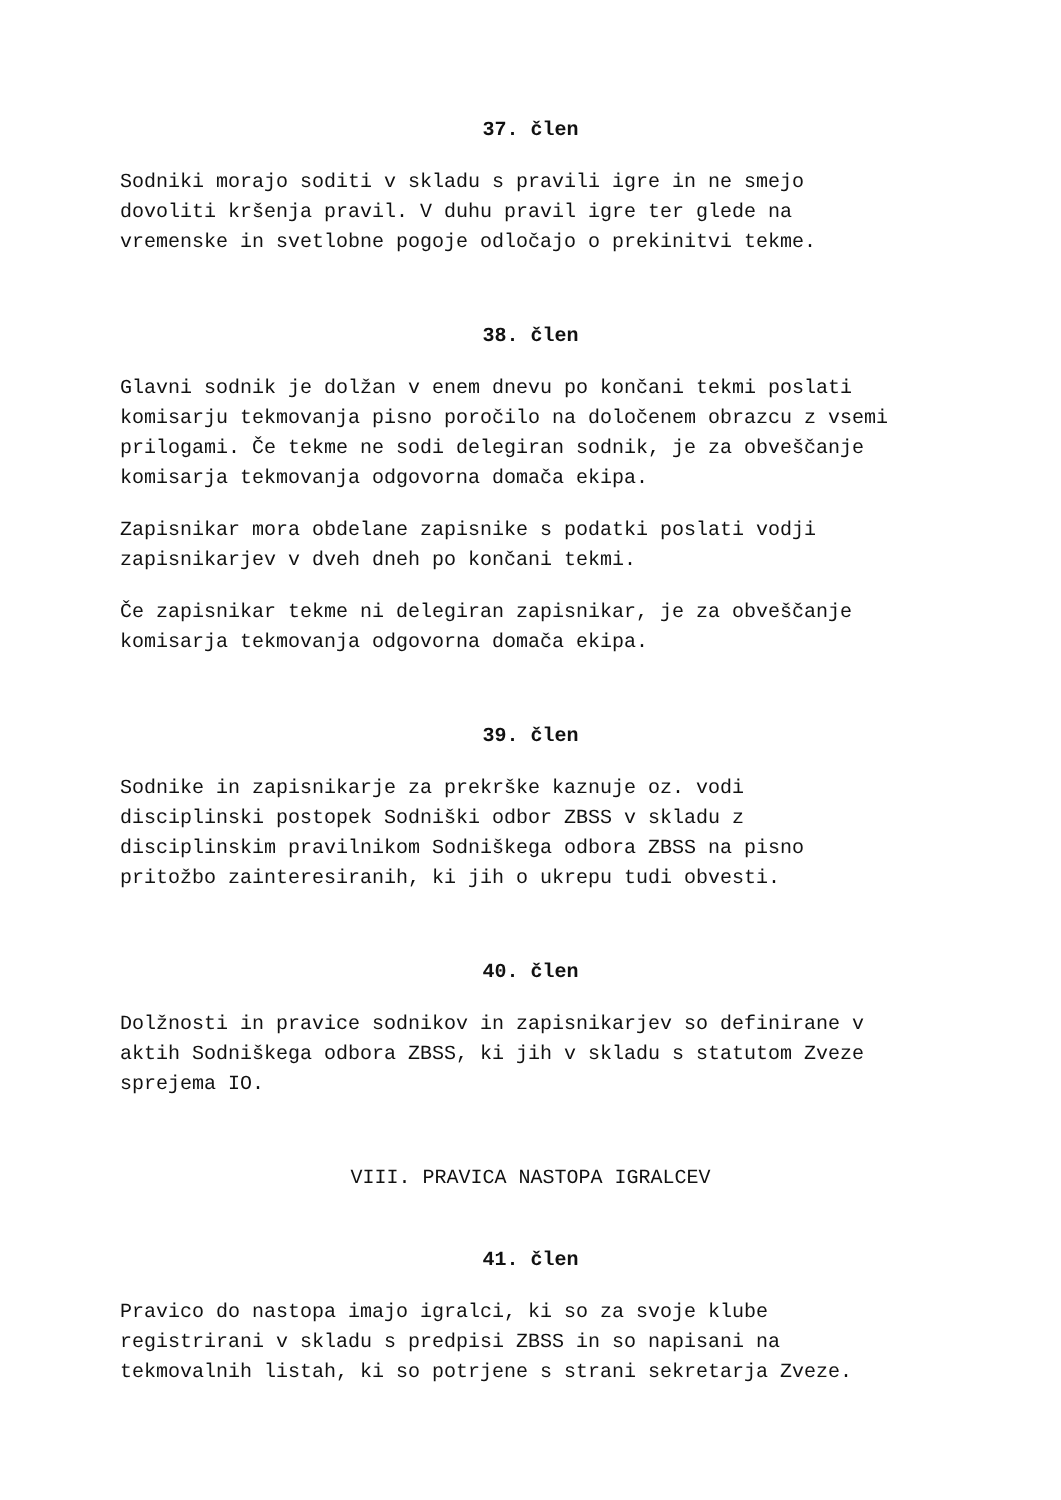37. člen
Sodniki morajo soditi v skladu s pravili igre in ne smejo dovoliti kršenja pravil. V duhu pravil igre ter glede na vremenske in svetlobne pogoje odločajo o prekinitvi tekme.
38. člen
Glavni sodnik je dolžan v enem dnevu po končani tekmi poslati komisarju tekmovanja pisno poročilo na določenem obrazcu z vsemi prilogami. Če tekme ne sodi delegiran sodnik, je za obveščanje komisarja tekmovanja odgovorna domača ekipa.
Zapisnikar mora obdelane zapisnike s podatki poslati vodji zapisnikarjev v dveh dneh po končani tekmi.
Če zapisnikar tekme ni delegiran zapisnikar, je za obveščanje komisarja tekmovanja odgovorna domača ekipa.
39. člen
Sodnike in zapisnikarje za prekrške kaznuje oz. vodi disciplinski postopek Sodniški odbor ZBSS v skladu z disciplinskim pravilnikom Sodniškega odbora ZBSS na pisno pritožbo zainteresiranih, ki jih o ukrepu tudi obvesti.
40. člen
Dolžnosti in pravice sodnikov in zapisnikarjev so definirane v aktih Sodniškega odbora ZBSS, ki jih v skladu s statutom Zveze sprejema IO.
VIII. PRAVICA NASTOPA IGRALCEV
41. člen
Pravico do nastopa imajo igralci, ki so za svoje klube registrirani v skladu s predpisi ZBSS in so napisani na tekmovalnih listah, ki so potrjene s strani sekretarja Zveze.